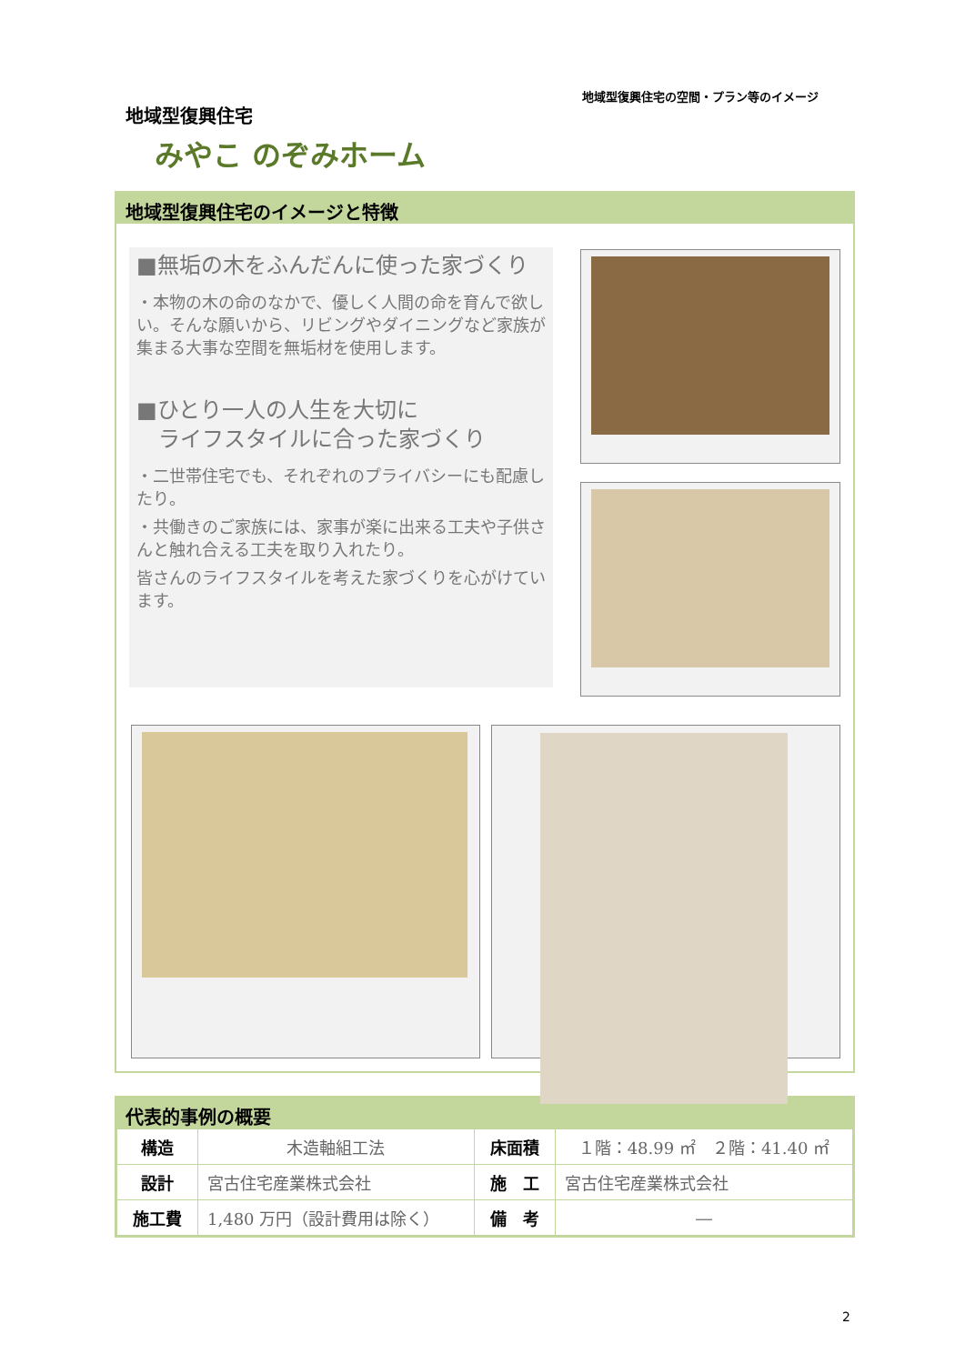地域型復興住宅の空間・プラン等のイメージ
地域型復興住宅
みやこ のぞみホーム
地域型復興住宅のイメージと特徴
■無垢の木をふんだんに使った家づくり
・本物の木の命のなかで、優しく人間の命を育んで欲しい。そんな願いから、リビングやダイニングなど家族が集まる大事な空間を無垢材を使用します。
■ひとり一人の人生を大切に
　ライフスタイルに合った家づくり
・二世帯住宅でも、それぞれのプライバシーにも配慮したり。
・共働きのご家族には、家事が楽に出来る工夫や子供さんと触れ合える工夫を取り入れたり。
皆さんのライフスタイルを考えた家づくりを心がけています。
代表的事例の概要
| 構造 | 木造軸組工法 | 床面積 | １階：48.99 ㎡ ２階：41.40 ㎡ |
| 設計 | 宮古住宅産業株式会社 | 施 工 | 宮古住宅産業株式会社 |
| 施工費 | 1,480 万円（設計費用は除く） | 備 考 | ― |
2